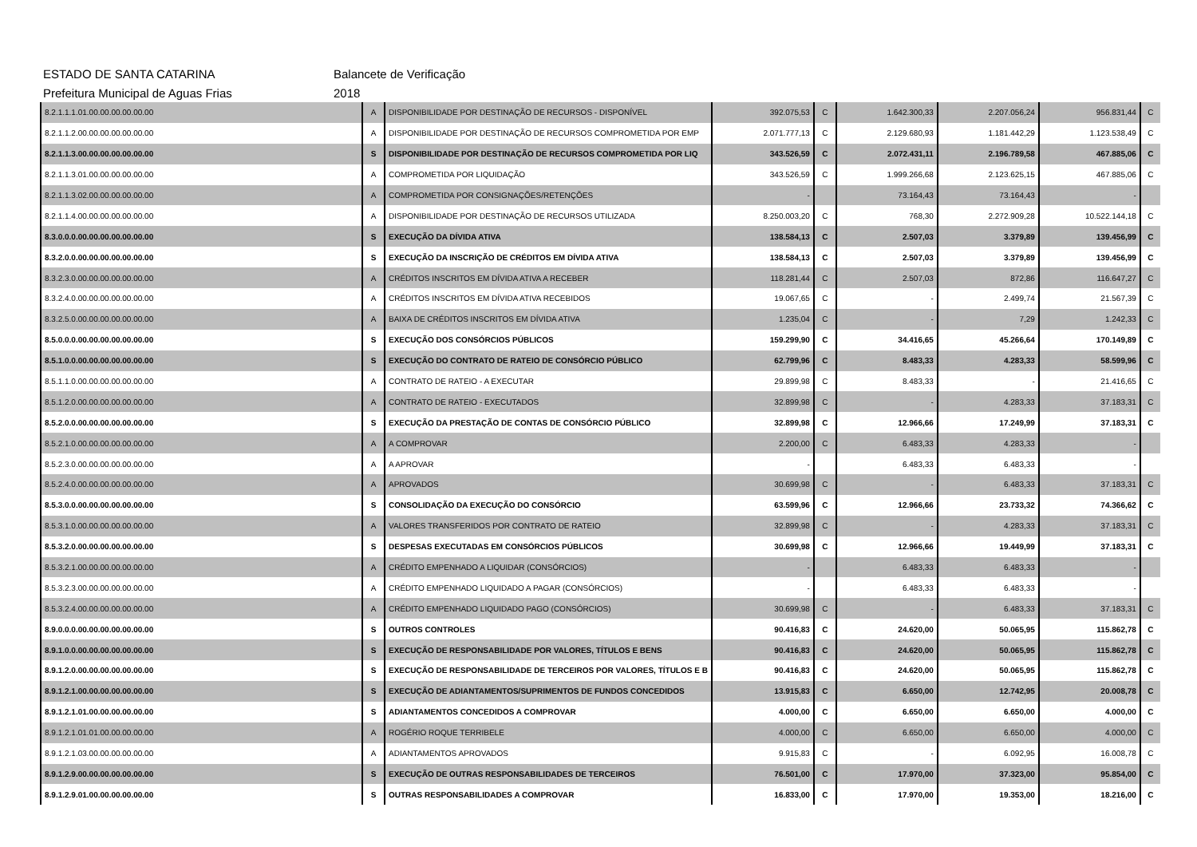ESTADO DE SANTA CATARINA Balancete de Verificação
Prefeitura Municipal de Aguas Frias 2018
| 8.2.1.1.1.01.00.00.00.00.00.00 | A | DISPONIBILIDADE POR DESTINAÇÃO DE RECURSOS - DISPONÍVEL | 392.075,53 | C | 1.642.300,33 | 2.207.056,24 | 956.831,44 | C |
| 8.2.1.1.2.00.00.00.00.00.00.00 | A | DISPONIBILIDADE POR DESTINAÇÃO DE RECURSOS COMPROMETIDA POR EMP | 2.071.777,13 | C | 2.129.680,93 | 1.181.442,29 | 1.123.538,49 | C |
| 8.2.1.1.3.00.00.00.00.00.00.00 | S | DISPONIBILIDADE POR DESTINAÇÃO DE RECURSOS COMPROMETIDA POR LIQ | 343.526,59 | C | 2.072.431,11 | 2.196.789,58 | 467.885,06 | C |
| 8.2.1.1.3.01.00.00.00.00.00.00 | A | COMPROMETIDA POR LIQUIDAÇÃO | 343.526,59 | C | 1.999.266,68 | 2.123.625,15 | 467.885,06 | C |
| 8.2.1.1.3.02.00.00.00.00.00.00 | A | COMPROMETIDA POR CONSIGNAÇÕES/RETENÇÕES | - | | 73.164,43 | 73.164,43 | - | |
| 8.2.1.1.4.00.00.00.00.00.00.00 | A | DISPONIBILIDADE POR DESTINAÇÃO DE RECURSOS UTILIZADA | 8.250.003,20 | C | 768,30 | 2.272.909,28 | 10.522.144,18 | C |
| 8.3.0.0.0.00.00.00.00.00.00.00 | S | EXECUÇÃO DA DÍVIDA ATIVA | 138.584,13 | C | 2.507,03 | 3.379,89 | 139.456,99 | C |
| 8.3.2.0.0.00.00.00.00.00.00.00 | S | EXECUÇÃO DA INSCRIÇÃO DE CRÉDITOS EM DÍVIDA ATIVA | 138.584,13 | C | 2.507,03 | 3.379,89 | 139.456,99 | C |
| 8.3.2.3.0.00.00.00.00.00.00.00 | A | CRÉDITOS INSCRITOS EM DÍVIDA ATIVA A RECEBER | 118.281,44 | C | 2.507,03 | 872,86 | 116.647,27 | C |
| 8.3.2.4.0.00.00.00.00.00.00.00 | A | CRÉDITOS INSCRITOS EM DÍVIDA ATIVA RECEBIDOS | 19.067,65 | C | - | 2.499,74 | 21.567,39 | C |
| 8.3.2.5.0.00.00.00.00.00.00.00 | A | BAIXA DE CRÉDITOS INSCRITOS EM DÍVIDA ATIVA | 1.235,04 | C | - | 7,29 | 1.242,33 | C |
| 8.5.0.0.0.00.00.00.00.00.00.00 | S | EXECUÇÃO DOS CONSÓRCIOS PÚBLICOS | 159.299,90 | C | 34.416,65 | 45.266,64 | 170.149,89 | C |
| 8.5.1.0.0.00.00.00.00.00.00.00 | S | EXECUÇÃO DO CONTRATO DE RATEIO DE CONSÓRCIO PÚBLICO | 62.799,96 | C | 8.483,33 | 4.283,33 | 58.599,96 | C |
| 8.5.1.1.0.00.00.00.00.00.00.00 | A | CONTRATO DE RATEIO - A EXECUTAR | 29.899,98 | C | 8.483,33 | - | 21.416,65 | C |
| 8.5.1.2.0.00.00.00.00.00.00.00 | A | CONTRATO DE RATEIO - EXECUTADOS | 32.899,98 | C | - | 4.283,33 | 37.183,31 | C |
| 8.5.2.0.0.00.00.00.00.00.00.00 | S | EXECUÇÃO DA PRESTAÇÃO DE CONTAS DE CONSÓRCIO PÚBLICO | 32.899,98 | C | 12.966,66 | 17.249,99 | 37.183,31 | C |
| 8.5.2.1.0.00.00.00.00.00.00.00 | A | A COMPROVAR | 2.200,00 | C | 6.483,33 | 4.283,33 | - | |
| 8.5.2.3.0.00.00.00.00.00.00.00 | A | A APROVAR | - | | 6.483,33 | 6.483,33 | - | |
| 8.5.2.4.0.00.00.00.00.00.00.00 | A | APROVADOS | 30.699,98 | C | - | 6.483,33 | 37.183,31 | C |
| 8.5.3.0.0.00.00.00.00.00.00.00 | S | CONSOLIDAÇÃO DA EXECUÇÃO DO CONSÓRCIO | 63.599,96 | C | 12.966,66 | 23.733,32 | 74.366,62 | C |
| 8.5.3.1.0.00.00.00.00.00.00.00 | A | VALORES TRANSFERIDOS POR CONTRATO DE RATEIO | 32.899,98 | C | - | 4.283,33 | 37.183,31 | C |
| 8.5.3.2.0.00.00.00.00.00.00.00 | S | DESPESAS EXECUTADAS EM CONSÓRCIOS PÚBLICOS | 30.699,98 | C | 12.966,66 | 19.449,99 | 37.183,31 | C |
| 8.5.3.2.1.00.00.00.00.00.00.00 | A | CRÉDITO EMPENHADO A LIQUIDAR (CONSÓRCIOS) | - | | 6.483,33 | 6.483,33 | - | |
| 8.5.3.2.3.00.00.00.00.00.00.00 | A | CRÉDITO EMPENHADO LIQUIDADO A PAGAR (CONSÓRCIOS) | - | | 6.483,33 | 6.483,33 | - | |
| 8.5.3.2.4.00.00.00.00.00.00.00 | A | CRÉDITO EMPENHADO LIQUIDADO PAGO (CONSÓRCIOS) | 30.699,98 | C | - | 6.483,33 | 37.183,31 | C |
| 8.9.0.0.0.00.00.00.00.00.00.00 | S | OUTROS CONTROLES | 90.416,83 | C | 24.620,00 | 50.065,95 | 115.862,78 | C |
| 8.9.1.0.0.00.00.00.00.00.00.00 | S | EXECUÇÃO DE RESPONSABILIDADE POR VALORES, TÍTULOS E BENS | 90.416,83 | C | 24.620,00 | 50.065,95 | 115.862,78 | C |
| 8.9.1.2.0.00.00.00.00.00.00.00 | S | EXECUÇÃO DE RESPONSABILIDADE DE TERCEIROS POR VALORES, TÍTULOS E B | 90.416,83 | C | 24.620,00 | 50.065,95 | 115.862,78 | C |
| 8.9.1.2.1.00.00.00.00.00.00.00 | S | EXECUÇÃO DE ADIANTAMENTOS/SUPRIMENTOS DE FUNDOS CONCEDIDOS | 13.915,83 | C | 6.650,00 | 12.742,95 | 20.008,78 | C |
| 8.9.1.2.1.01.00.00.00.00.00.00 | S | ADIANTAMENTOS CONCEDIDOS A COMPROVAR | 4.000,00 | C | 6.650,00 | 6.650,00 | 4.000,00 | C |
| 8.9.1.2.1.01.01.00.00.00.00.00 | A | ROGÉRIO ROQUE TERRIBELE | 4.000,00 | C | 6.650,00 | 6.650,00 | 4.000,00 | C |
| 8.9.1.2.1.03.00.00.00.00.00.00 | A | ADIANTAMENTOS APROVADOS | 9.915,83 | C | - | 6.092,95 | 16.008,78 | C |
| 8.9.1.2.9.00.00.00.00.00.00.00 | S | EXECUÇÃO DE OUTRAS RESPONSABILIDADES DE TERCEIROS | 76.501,00 | C | 17.970,00 | 37.323,00 | 95.854,00 | C |
| 8.9.1.2.9.01.00.00.00.00.00.00 | S | OUTRAS RESPONSABILIDADES A COMPROVAR | 16.833,00 | C | 17.970,00 | 19.353,00 | 18.216,00 | C |